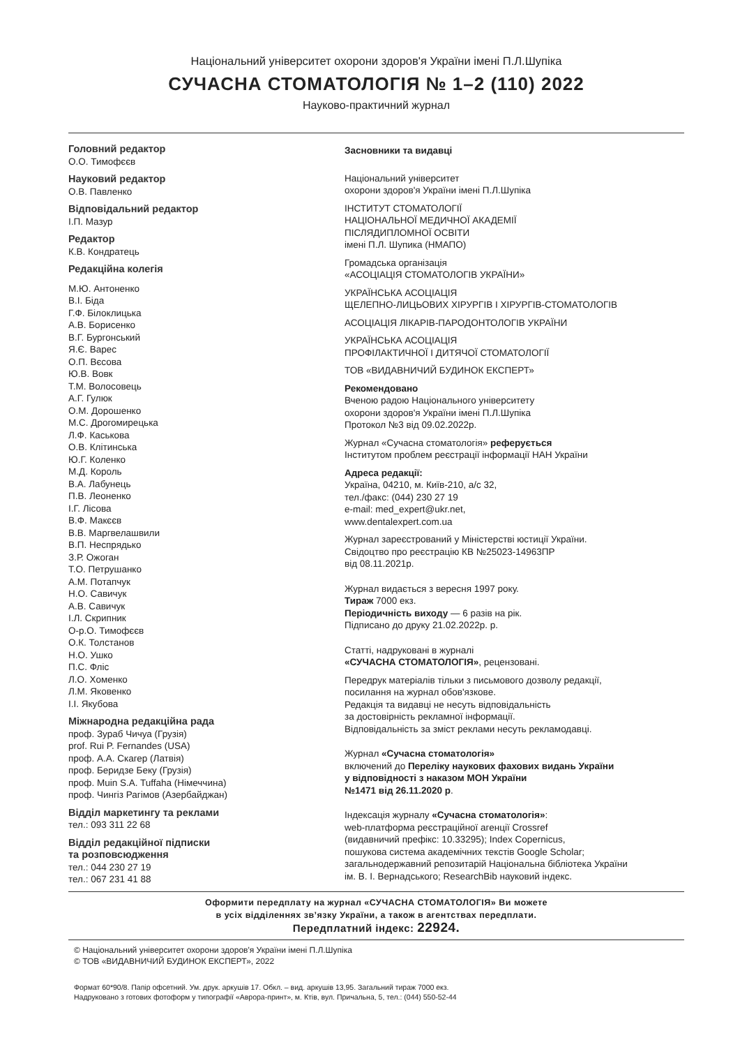Національний університет охорони здоров'я України імені П.Л.Шупіка
СУЧАСНА СТОМАТОЛОГІЯ № 1–2 (110) 2022
Науково-практичний журнал
Головний редактор
О.О. Тимофєєв
Науковий редактор
О.В. Павленко
Відповідальний редактор
І.П. Мазур
Редактор
К.В. Кондратець
Редакційна колегія
М.Ю. Антоненко
В.І. Біда
Г.Ф. Білоклицька
А.В. Борисенко
В.Г. Бургонський
Я.Є. Варес
О.П. Вєсова
Ю.В. Вовк
Т.М. Волосовець
А.Г. Гулюк
О.М. Дорошенко
М.С. Дрогомирецька
Л.Ф. Каськова
О.В. Клітинська
Ю.Г. Коленко
М.Д. Король
В.А. Лабунець
П.В. Леоненко
І.Г. Лісова
В.Ф. Макєєв
В.В. Маргвелашвили
В.П. Неспрядько
З.Р. Ожоган
Т.О. Петрушанко
А.М. Потапчук
Н.О. Савичук
А.В. Савичук
І.Л. Скрипник
О-р.О. Тимофєєв
О.К. Толстанов
Н.О. Ушко
П.С. Фліс
Л.О. Хоменко
Л.М. Яковенко
І.І. Якубова
Міжнародна редакційна рада
проф. Зураб Чичуа (Грузія)
prof. Rui P. Fernandes (USA)
проф. А.А. Скагер (Латвія)
проф. Беридзе Беку (Грузія)
проф. Muin S.A. Tuffaha (Німеччина)
проф. Чингіз Рагімов (Азербайджан)
Відділ маркетингу та реклами
тел.: 093 311 22 68
Відділ редакційної підписки
та розповсюдження
тел.: 044 230 27 19
тел.: 067 231 41 88
Засновники та видавці
Національний університет
охорони здоров'я України імені П.Л.Шупіка
ІНСТИТУТ СТОМАТОЛОГІЇ
НАЦІОНАЛЬНОЇ МЕДИЧНОЇ АКАДЕМІЇ
ПІСЛЯДИПЛОМНОЇ ОСВІТИ
імені П.Л. Шупика (НМАПО)
Громадська організація
«АСОЦІАЦІЯ СТОМАТОЛОГІВ УКРАЇНИ»
УКРАЇНСЬКА АСОЦІАЦІЯ
ЩЕЛЕПНО-ЛИЦЬОВИХ ХІРУРГІВ І ХІРУРГІВ-СТОМАТОЛОГІВ
АСОЦІАЦІЯ ЛІКАРІВ-ПАРОДОНТОЛОГІВ УКРАЇНИ
УКРАЇНСЬКА АСОЦІАЦІЯ
ПРОФІЛАКТИЧНОЇ І ДИТЯЧОЇ СТОМАТОЛОГІЇ
ТОВ «ВИДАВНИЧИЙ БУДИНОК ЕКСПЕРТ»
Рекомендовано
Вченою радою Національного університету
охорони здоров'я України імені П.Л.Шупіка
Протокол №3 від 09.02.2022р.
Журнал «Сучасна стоматологія» реферується
Інститутом проблем реєстрації інформації НАН України
Адреса редакції:
Україна, 04210, м. Київ-210, а/с 32,
тел./факс: (044) 230 27 19
e-mail: med_expert@ukr.net,
www.dentalexpert.com.ua
Журнал зареєстрований у Міністерстві юстиції України.
Свідоцтво про реєстрацію КВ №25023-14963ПР
від 08.11.2021р.
Журнал видається з вересня 1997 року.
Тираж 7000 екз.
Періодичність виходу — 6 разів на рік.
Підписано до друку 21.02.2022р. р.
Статті, надруковані в журналі
«СУЧАСНА СТОМАТОЛОГІЯ», рецензовані.
Передрук матеріалів тільки з письмового дозволу редакції,
посилання на журнал обов'язкове.
Редакція та видавці не несуть відповідальність
за достовірність рекламної інформації.
Відповідальність за зміст реклами несуть рекламодавці.
Журнал «Сучасна стоматологія»
включений до Переліку наукових фахових видань України
у відповідності з наказом МОН України
№1471 від 26.11.2020 р.
Індексація журналу «Сучасна стоматологія»:
web-платформа реєстраційної агенції Crossref
(видавничий префікс: 10.33295); Index Copernicus,
пошукова система академічних текстів Google Scholar;
загальнодержавний репозитарій Національна бібліотека України
ім. В. І. Вернадського; ResearchBib науковий індекс.
Оформити передплату на журнал «СУЧАСНА СТОМАТОЛОГІЯ» Ви можете
в усіх відділеннях зв’язку України, а також в агентствах передплати.
Передплатний індекс: 22924.
© Національний університет охорони здоров'я України імені П.Л.Шупіка
© ТОВ «ВИДАВНИЧИЙ БУДИНОК ЕКСПЕРТ», 2022
Формат 60*90/8. Папір офсетний. Ум. друк. аркушів 17. Обкл. – вид. аркушів 13,95. Загальний тираж 7000 екз.
Надруковано з готових фотоформ у типографії «Аврора-принт», м. Ктів, вул. Причальна, 5, тел.: (044) 550-52-44